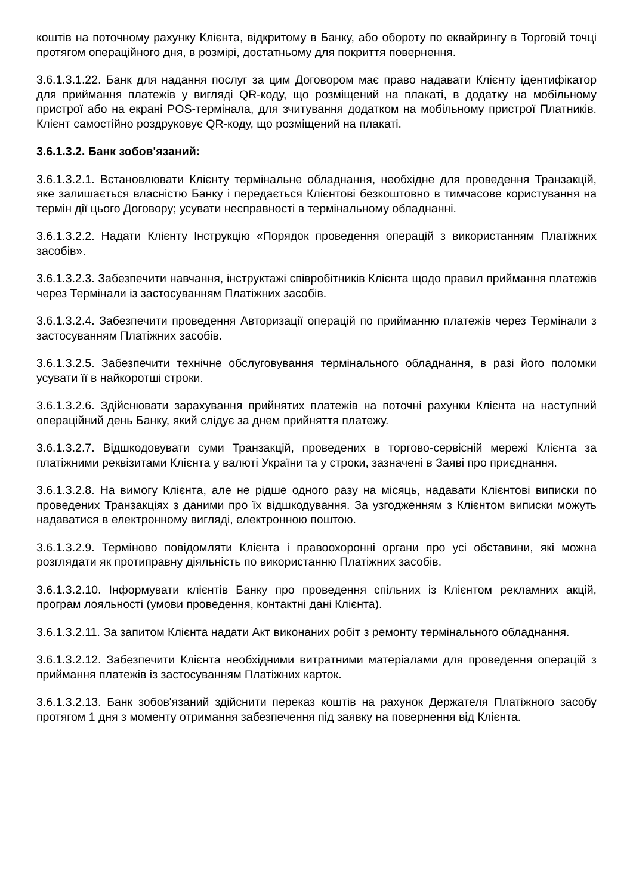коштів на поточному рахунку Клієнта, відкритому в Банку, або обороту по еквайрингу в Торговій точці протягом операційного дня, в розмірі, достатньому для покриття повернення.
3.6.1.3.1.22. Банк для надання послуг за цим Договором має право надавати Клієнту ідентифікатор для приймання платежів у вигляді QR-коду, що розміщений на плакаті, в додатку на мобільному пристрої або на екрані POS-термінала, для зчитування додатком на мобільному пристрої Платників. Клієнт самостійно роздруковує QR-коду, що розміщений на плакаті.
3.6.1.3.2. Банк зобов'язаний:
3.6.1.3.2.1. Встановлювати Клієнту термінальне обладнання, необхідне для проведення Транзакцій, яке залишається власністю Банку і передається Клієнтові безкоштовно в тимчасове користування на термін дії цього Договору; усувати несправності в термінальному обладнанні.
3.6.1.3.2.2. Надати Клієнту Інструкцію «Порядок проведення операцій з використанням Платіжних засобів».
3.6.1.3.2.3. Забезпечити навчання, інструктажі співробітників Клієнта щодо правил приймання платежів через Термінали із застосуванням Платіжних засобів.
3.6.1.3.2.4. Забезпечити проведення Авторизації операцій по прийманню платежів через Термінали з застосуванням Платіжних засобів.
3.6.1.3.2.5. Забезпечити технічне обслуговування термінального обладнання, в разі його поломки усувати її в найкоротші строки.
3.6.1.3.2.6. Здійснювати зарахування прийнятих платежів на поточні рахунки Клієнта на наступний операційний день Банку, який слідує за днем прийняття платежу.
3.6.1.3.2.7. Відшкодовувати суми Транзакцій, проведених в торгово-сервісній мережі Клієнта за платіжними реквізитами Клієнта у валюті України та у строки, зазначені в Заяві про приєднання.
3.6.1.3.2.8. На вимогу Клієнта, але не рідше одного разу на місяць, надавати Клієнтові виписки по проведених Транзакціях з даними про їх відшкодування. За узгодженням з Клієнтом виписки можуть надаватися в електронному вигляді, електронною поштою.
3.6.1.3.2.9. Терміново повідомляти Клієнта і правоохоронні органи про усі обставини, які можна розглядати як протиправну діяльність по використанню Платіжних засобів.
3.6.1.3.2.10. Інформувати клієнтів Банку про проведення спільних із Клієнтом рекламних акцій, програм лояльності (умови проведення, контактні дані Клієнта).
3.6.1.3.2.11. За запитом Клієнта надати Акт виконаних робіт з ремонту термінального обладнання.
3.6.1.3.2.12. Забезпечити Клієнта необхідними витратними матеріалами для проведення операцій з приймання платежів із застосуванням Платіжних карток.
3.6.1.3.2.13. Банк зобов'язаний здійснити переказ коштів на рахунок Держателя Платіжного засобу протягом 1 дня з моменту отримання забезпечення під заявку на повернення від Клієнта.